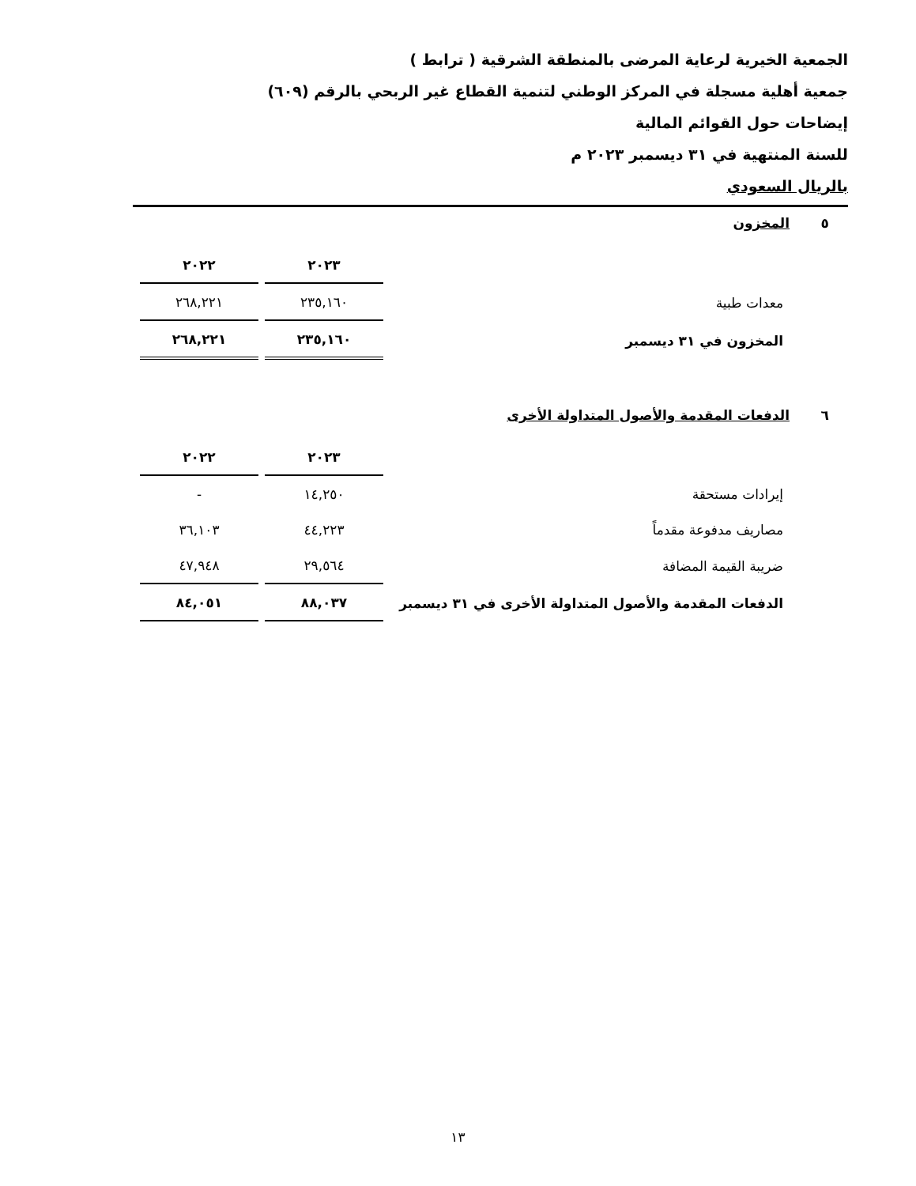الجمعية الخيرية لرعاية المرضى بالمنطقة الشرقية ( ترابط )
جمعية أهلية مسجلة في المركز الوطني لتنمية القطاع غير الربحي بالرقم (٦٠٩)
إيضاحات حول القوائم المالية
للسنة المنتهية في ٣١ ديسمبر ٢٠٢٣ م
بالريال السعودي
٥ المخزون
| | ٢٠٢٣ | ٢٠٢٢ |
| معدات طبية | ٢٣٥,١٦٠ | ٢٦٨,٢٢١ |
| المخزون في ٣١ ديسمبر | ٢٣٥,١٦٠ | ٢٦٨,٢٢١ |
٦ الدفعات المقدمة والأصول المتداولة الأخرى
| | ٢٠٢٣ | ٢٠٢٢ |
| إيرادات مستحقة | ١٤,٢٥٠ | - |
| مصاريف مدفوعة مقدماً | ٤٤,٢٢٣ | ٣٦,١٠٣ |
| ضريبة القيمة المضافة | ٢٩,٥٦٤ | ٤٧,٩٤٨ |
| الدفعات المقدمة والأصول المتداولة الأخرى في ٣١ ديسمبر | ٨٨,٠٣٧ | ٨٤,٠٥١ |
١٣